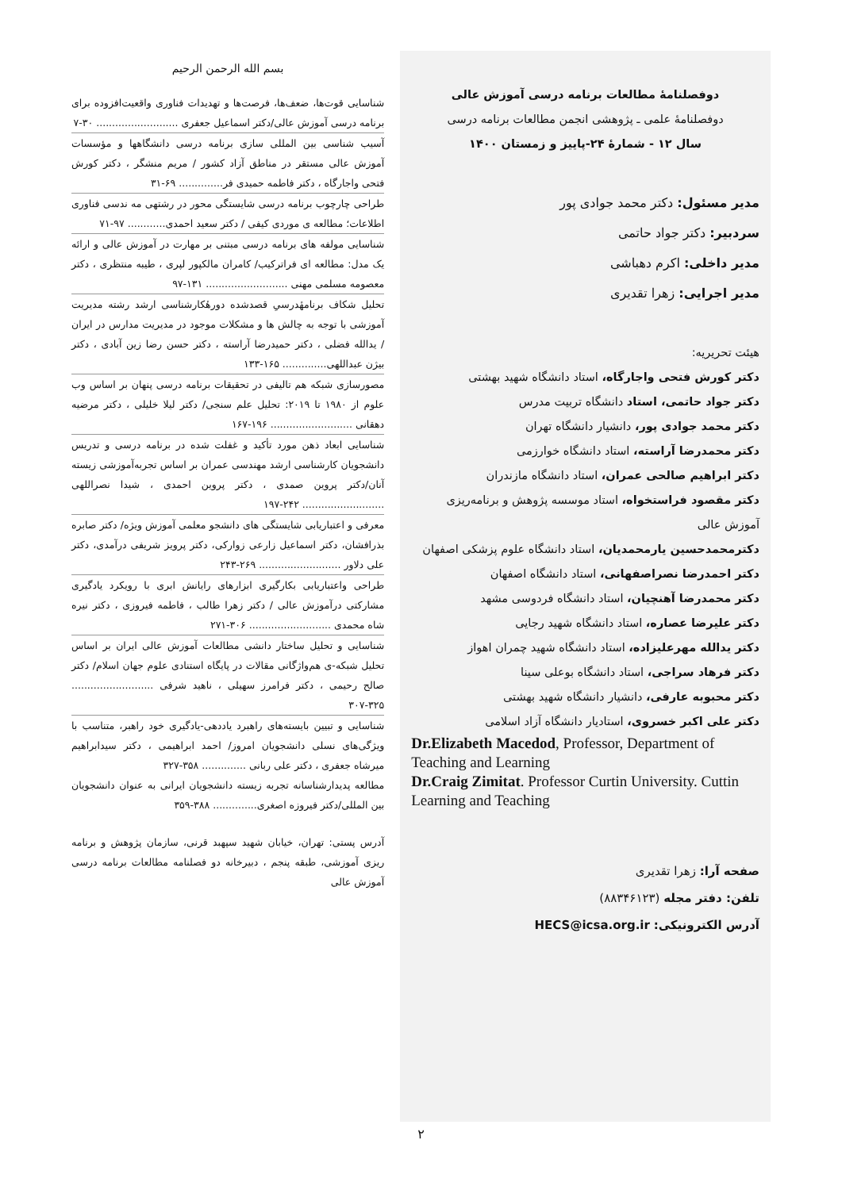دوفصلنامهٔ مطالعات برنامه درسی آموزش عالی
دوفصلنامهٔ علمی ـ پژوهشی انجمن مطالعات برنامه درسی
سال ۱۲ - شمارهٔ ۲۴-پاییز و زمستان ۱۴۰۰
مدیر مسئول: دکتر محمد جوادی پور
سردبیر: دکتر جواد حاتمی
مدیر داخلی: اکرم دهباشی
مدیر اجرایی: زهرا تقدیری
هیئت تحریریه:
دکتر کورش فتحی واجارگاه، استاد دانشگاه شهید بهشتی
دکتر جواد حاتمی، استاد دانشگاه تربیت مدرس
دکتر محمد جوادی پور، دانشیار دانشگاه تهران
دکتر محمدرضا آراسته، استاد دانشگاه خوارزمی
دکتر ابراهیم صالحی عمران، استاد دانشگاه مازندران
دکتر مقصود فراستخواه، استاد موسسه پژوهش و برنامه‌ریزی آموزش عالی
دکترمحمدحسین یارمحمدیان، استاد دانشگاه علوم پزشکی اصفهان
دکتر احمدرضا نصراصفهانی، استاد دانشگاه اصفهان
دکتر محمدرضا آهنچیان، استاد دانشگاه فردوسی مشهد
دکتر علیرضا عصاره، استاد دانشگاه شهید رجایی
دکتر یدالله مهرعلیزاده، استاد دانشگاه شهید چمران اهواز
دکتر فرهاد سراجی، استاد دانشگاه بوعلی سینا
دکتر محبوبه عارفی، دانشیار دانشگاه شهید بهشتی
دکتر علی اکبر خسروی، استادیار دانشگاه آزاد اسلامی
Dr.Elizabeth Macedod, Professor, Department of Teaching and Learning
Dr.Craig Zimitat. Professor Curtin University. Cuttin Learning and Teaching
صفحه آرا: زهرا تقدیری
تلفن: دفتر مجله (۸۸۳۴۶۱۲۳)
آدرس الکترونیکی: HECS@icsa.org.ir
بسم الله الرحمن الرحیم
شناسایی قوت‌ها، ضعف‌ها، فرصت‌ها و تهدیدات فناوری واقعیت‌افزوده برای برنامه درسی آموزش عالی/دکتر اسماعیل جعفری .......................... ۳۰-۷
آسیب شناسی بین المللی سازی برنامه درسی دانشگاهها و مؤسسات آموزش عالی مستقر در مناطق آزاد کشور / مریم منشگر ، دکتر کورش فتحی واجارگاه ، دکتر فاطمه حمیدی فر.............. ۶۹-۳۱
طراحی چارچوب برنامه درسی شایستگی محور در رشتهی مه ندسی فناوری اطلاعات؛ مطالعه ی موردی کیفی / دکتر سعید احمدی............ ۹۷-۷۱
شناسایی مولفه های برنامه درسی مبتنی بر مهارت در آموزش عالی و ارائه یک مدل: مطالعه ای فراترکیب/ کامران مالکپور لپری ، طیبه منتظری ، دکتر معصومه مسلمی مهنی .......................... ۱۳۱-۹۷
تحلیل شکاف برنامهٔدرسیِ قصدشده دورهٔکارشناسی ارشد رشته مدیریت آموزشی با توجه به چالش ها و مشکلات موجود در مدیریت مدارس در ایران / یدالله فضلی ، دکتر حمیدرضا آراسته ، دکتر حسن رضا زین آبادی ، دکتر بیژن عبداللهی.............. ۱۶۵-۱۳۳
مصورسازی شبکه هم تالیفی در تحقیقات برنامه درسی پنهان بر اساس وب علوم از ۱۹۸۰ تا ۲۰۱۹: تحلیل علم سنجی/ دکتر لیلا خلیلی ، دکتر مرضیه دهقانی .......................... ۱۹۶-۱۶۷
شناسایی ابعاد ذهن مورد تأکید و غفلت شده در برنامه درسی و تدریس دانشجویان کارشناسی ارشد مهندسی عمران بر اساس تجربه‌آموزشی زیسته آنان/دکتر پروین صمدی ، دکتر پروین احمدی ، شیدا نصراللهی .......................... ۲۴۲-۱۹۷
معرفی و اعتباریابی شایستگی های دانشجو معلمی آموزش ویژه/ دکتر صابره بذرافشان، دکتر اسماعیل زارعی زوارکی، دکتر پرویز شریفی درآمدی، دکتر علی دلاور .......................... ۲۶۹-۲۴۳
طراحی واعتباریابی بکارگیری ابزارهای رایانش ابری با رویکرد یادگیری مشارکتی درآموزش عالی / دکتر زهرا طالب ، فاطمه فیروزی ، دکتر نیره شاه محمدی .......................... ۳۰۶-۲۷۱
شناسایی و تحلیل ساختار دانشی مطالعات آموزش عالی ایران بر اساس تحلیل شبکه-ی هم‌واژگانی مقالات در پایگاه استنادی علوم جهان اسلام/ دکتر صالح رحیمی ، دکتر فرامرز سهیلی ، ناهید شرفی .......................... ۳۲۵-۳۰۷
شناسایی و تبیین بایسته‌های راهبرد یاددهی-یادگیری خود راهبر، متناسب با ویژگی‌های نسلی دانشجویان امروز/ احمد ابراهیمی ، دکتر سیدابراهیم میرشاه جعفری ، دکتر علی ربانی .............. ۳۵۸-۳۲۷
مطالعه پدیدارشناسانه تجربه زیسته دانشجویان ایرانی به عنوان دانشجویان بین المللی/دکتر فیروزه اصغری.............. ۳۸۸-۳۵۹
آدرس پستی: تهران، خیابان شهید سپهبد قرنی، سازمان پژوهش و برنامه ریزی آموزشی، طبقه پنجم ، دبیرخانه دو فصلنامه مطالعات برنامه درسی آموزش عالی
۲